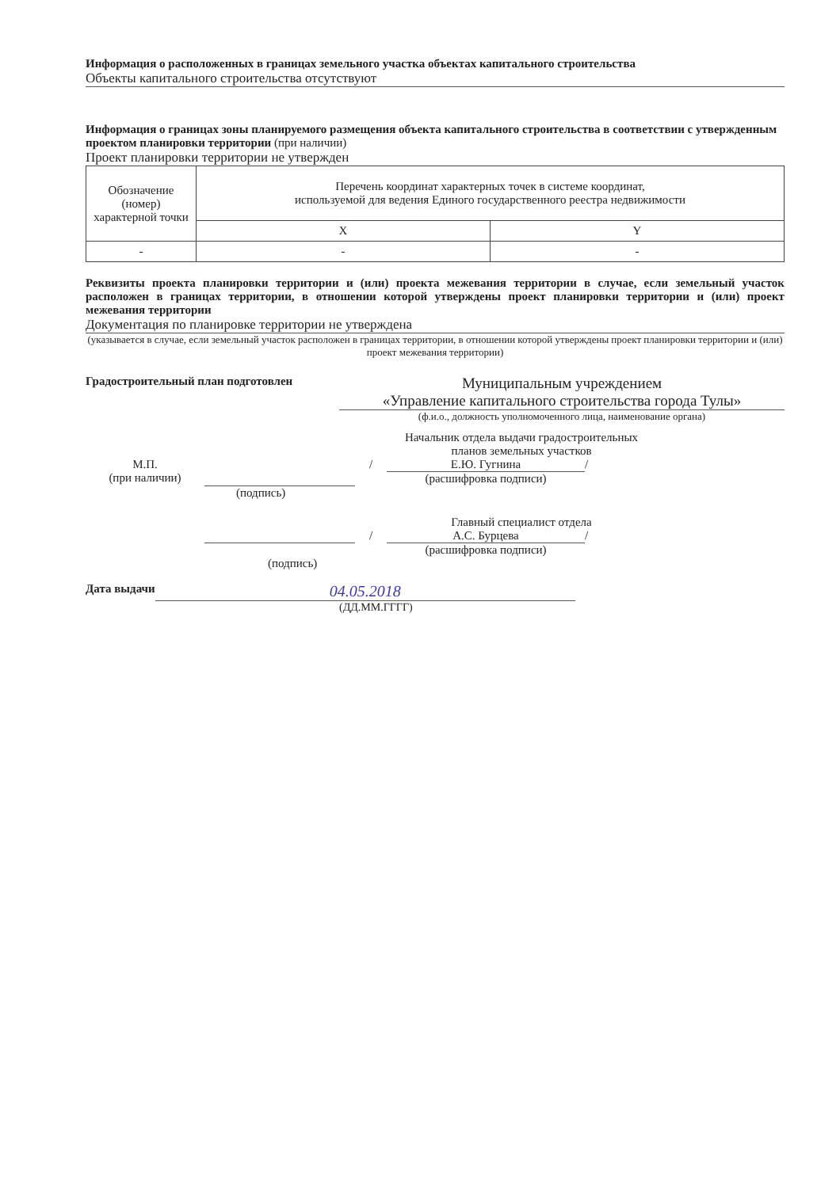Информация о расположенных в границах земельного участка объектах капитального строительства
Объекты капитального строительства отсутствуют
Информация о границах зоны планируемого размещения объекта капитального строительства в соответствии с утвержденным проектом планировки территории (при наличии)
Проект планировки территории не утвержден
| Обозначение (номер) характерной точки | Перечень координат характерных точек в системе координат, используемой для ведения Единого государственного реестра недвижимости | |
| --- | --- | --- |
| | X | Y |
| - | - | - |
Реквизиты проекта планировки территории и (или) проекта межевания территории в случае, если земельный участок расположен в границах территории, в отношении которой утверждены проект планировки территории и (или) проект межевания территории
Документация по планировке территории не утверждена
(указывается в случае, если земельный участок расположен в границах территории, в отношении которой утверждены проект планировки территории и (или) проект межевания территории)
Градостроительный план подготовлен
Муниципальным учреждением
«Управление капитального строительства города Тулы»
(ф.и.о., должность уполномоченного лица, наименование органа)
Начальник отдела выдачи градостроительных планов земельных участков
М.П.
(при наличии)
/ Е.Ю. Гугнина
(расшифровка подписи)
/
(подпись)
Главный специалист отдела
/ А.С. Бурцева
(расшифровка подписи)
/
(подпись)
Дата выдачи
04.05.2018
(ДД.ММ.ГГГГ)